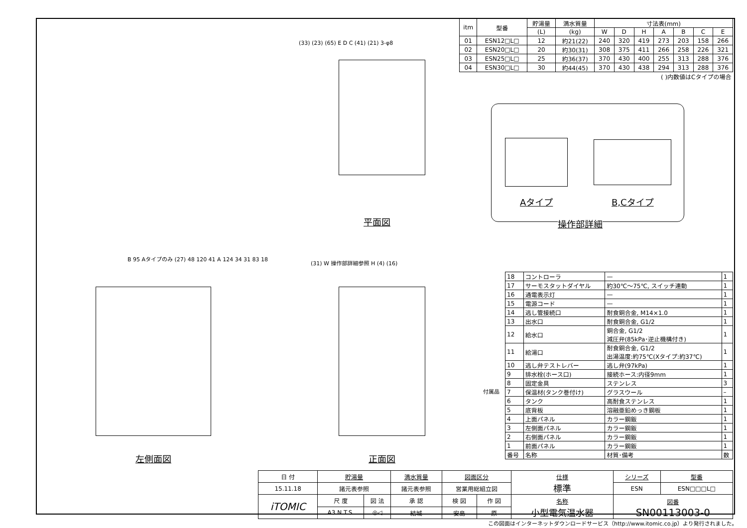| itm | 型番 | 貯湯量 | 満水質量 | 寸法表(mm) | | | | | | |
| --- | --- | --- | --- | --- | --- | --- | --- | --- | --- | --- |
| | | (L) | (kg) | W | D | H | A | B | C | E |
| 01 | ESN12□L□ | 12 | 約21(22) | 240 | 320 | 419 | 273 | 203 | 158 | 266 |
| 02 | ESN20□L□ | 20 | 約30(31) | 308 | 375 | 411 | 266 | 258 | 226 | 321 |
| 03 | ESN25□L□ | 25 | 約36(37) | 370 | 430 | 400 | 255 | 313 | 288 | 376 |
| 04 | ESN30□L□ | 30 | 約44(45) | 370 | 430 | 438 | 294 | 313 | 288 | 376 |
| ( )内数値はCタイプの場合 | | | | | | | | | | |
(33) (23) (65) E D C (41) (21) 3-φ8
平面図
Aタイプ B,Cタイプ
操作部詳細
B 95 Aタイプのみ (27) 48 120 41 A 124 34 31 83 18
左側面図
(31) W 操作部詳細参照 H (4) (16)
正面図
付属品
| 18 | コントローラ | — | 1 |
| 17 | サーモスタットダイヤル | 約30℃～75℃, スイッチ連動 | 1 |
| 16 | 通電表示灯 | — | 1 |
| 15 | 電源コード | — | 1 |
| 14 | 逃し管接続口 | 耐食銅合金, M14×1.0 | 1 |
| 13 | 出水口 | 耐食銅合金, G1/2 | 1 |
| 12 | 給水口 | 銅合金, G1/2 減圧弁(85kPa･逆止機構付き) | 1 |
| 11 | 給湯口 | 耐食銅合金, G1/2 出湯温度:約75℃(Xタイプ:約37℃) | 1 |
| 10 | 逃し弁テストレバー | 逃し弁(97kPa) | 1 |
| 9 | 排水栓(ホース口) | 接続ホース:内径9mm | 1 |
| 8 | 固定金具 | ステンレス | 3 |
| 7 | 保温材(タンク巻付け) | グラスウール | – |
| 6 | タンク | 高耐食ステンレス | 1 |
| 5 | 底背板 | 溶融亜鉛めっき鋼板 | 1 |
| 4 | 上面パネル | カラー鋼鈑 | 1 |
| 3 | 左側面パネル | カラー鋼鈑 | 1 |
| 2 | 右側面パネル | カラー鋼鈑 | 1 |
| 1 | 前面パネル | カラー鋼鈑 | 1 |
| 番号 | 名称 | 材質･備考 | 数 |
| 日 付 | 貯湯量 | | 満水質量 | 図面区分 | | 仕様 標準 | シリーズ | 型番 |
| 15.11.18 | 諸元表参照 | | 諸元表参照 | 営業用総組立図 | | | ESN | ESN□□□L□ |
| iTOMIC | 尺 度 | 図 法 | 承 認 | 検 図 | 作 図 | 名称 小型電気温水器 | 図番 SN00113003-0 | |
| | A3 N.T.S. | ◎◁ | 結城 | 安島 | 原 | | | |
この図面はインターネットダウンロードサービス（http://www.itomic.co.jp）より発行されました。